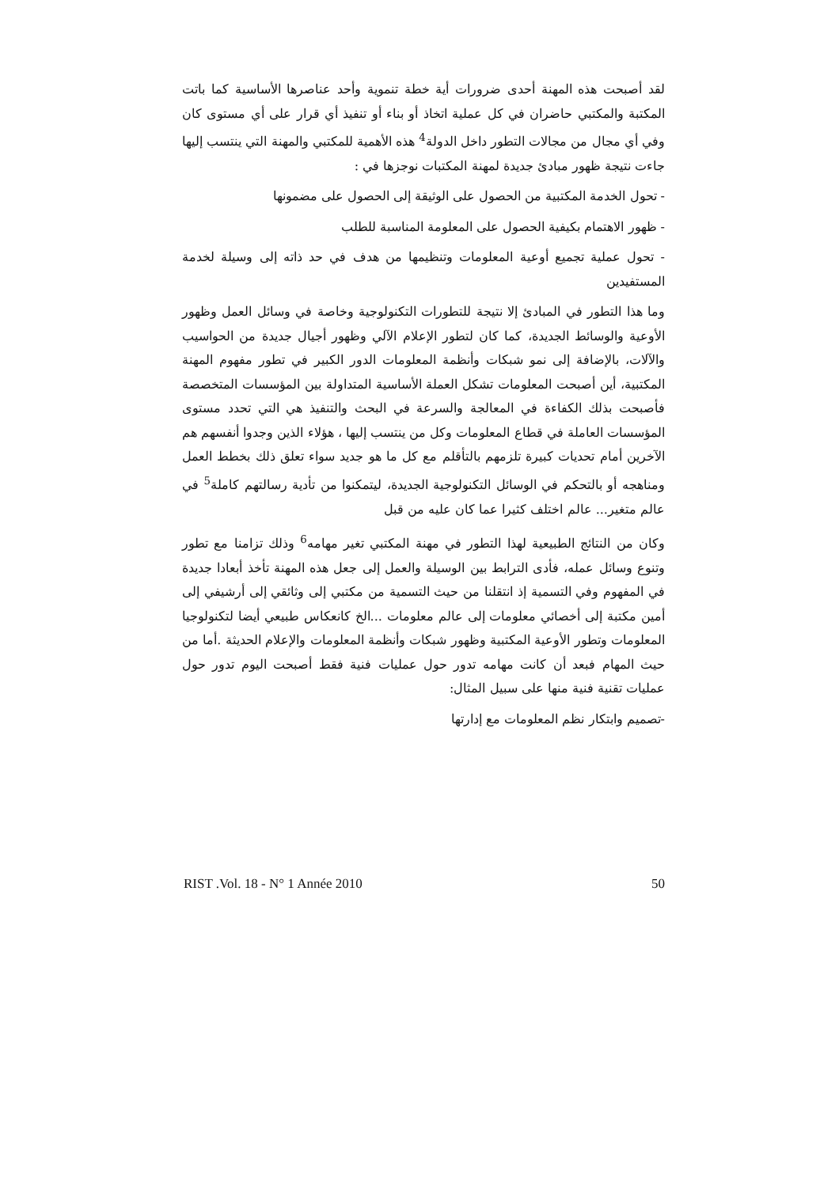لقد أصبحت هذه المهنة أحدى ضرورات أية خطة تنموية وأحد عناصرها الأساسية كما باتت المكتبة والمكتبي حاضران في كل عملية اتخاذ أو بناء أو تنفيذ أي قرار على أي مستوى كان وفي أي مجال من مجالات التطور داخل الدولة<sup>4</sup> هذه الأهمية للمكتبي والمهنة التي ينتسب إليها جاءت نتيجة ظهور مبادئ جديدة لمهنة المكتبات نوجزها في :
- تحول الخدمة المكتبية من الحصول على الوثيقة إلى الحصول على مضمونها
- ظهور الاهتمام بكيفية الحصول على المعلومة المناسبة للطلب
- تحول عملية تجميع أوعية المعلومات وتنظيمها من هدف في حد ذاته إلى وسيلة لخدمة المستفيدين
وما هذا التطور في المبادئ إلا نتيجة للتطورات التكنولوجية وخاصة في وسائل العمل وظهور الأوعية والوسائط الجديدة، كما كان لتطور الإعلام الآلي وظهور أجيال جديدة من الحواسيب والآلات، بالإضافة إلى نمو شبكات وأنظمة المعلومات الدور الكبير في تطور مفهوم المهنة المكتبية، أين أصبحت المعلومات تشكل العملة الأساسية المتداولة بين المؤسسات المتخصصة فأصبحت بذلك الكفاءة في المعالجة والسرعة في البحث والتنفيذ هي التي تحدد مستوى المؤسسات العاملة في قطاع المعلومات وكل من ينتسب إليها ، هؤلاء الذين وجدوا أنفسهم هم الآخرين أمام تحديات كبيرة تلزمهم بالتأقلم مع كل ما هو جديد سواء تعلق ذلك بخطط العمل ومناهجه أو بالتحكم في الوسائل التكنولوجية الجديدة، ليتمكنوا من تأدية رسالتهم كاملة<sup>5</sup> في عالم متغير... عالم اختلف كثيرا عما كان عليه من قبل
وكان من النتائج الطبيعية لهذا التطور في مهنة المكتبي تغير مهامه<sup>6</sup> وذلك تزامنا مع تطور وتنوع وسائل عمله، فأدى الترابط بين الوسيلة والعمل إلى جعل هذه المهنة تأخذ أبعادا جديدة في المفهوم وفي التسمية إذ انتقلنا من حيث التسمية من مكتبي إلى وثائقي إلى أرشيفي إلى أمين مكتبة إلى أخصائي معلومات إلى عالم معلومات ...الخ كانعكاس طبيعي أيضا لتكنولوجيا المعلومات وتطور الأوعية المكتبية وظهور شبكات وأنظمة المعلومات والإعلام الحديثة .أما من حيث المهام فبعد أن كانت مهامه تدور حول عمليات فنية فقط أصبحت اليوم تدور حول عمليات تقنية فنية منها على سبيل المثال:
-تصميم وابتكار نظم المعلومات مع إدارتها
RIST .Vol. 18 - N° 1 Année 2010 50